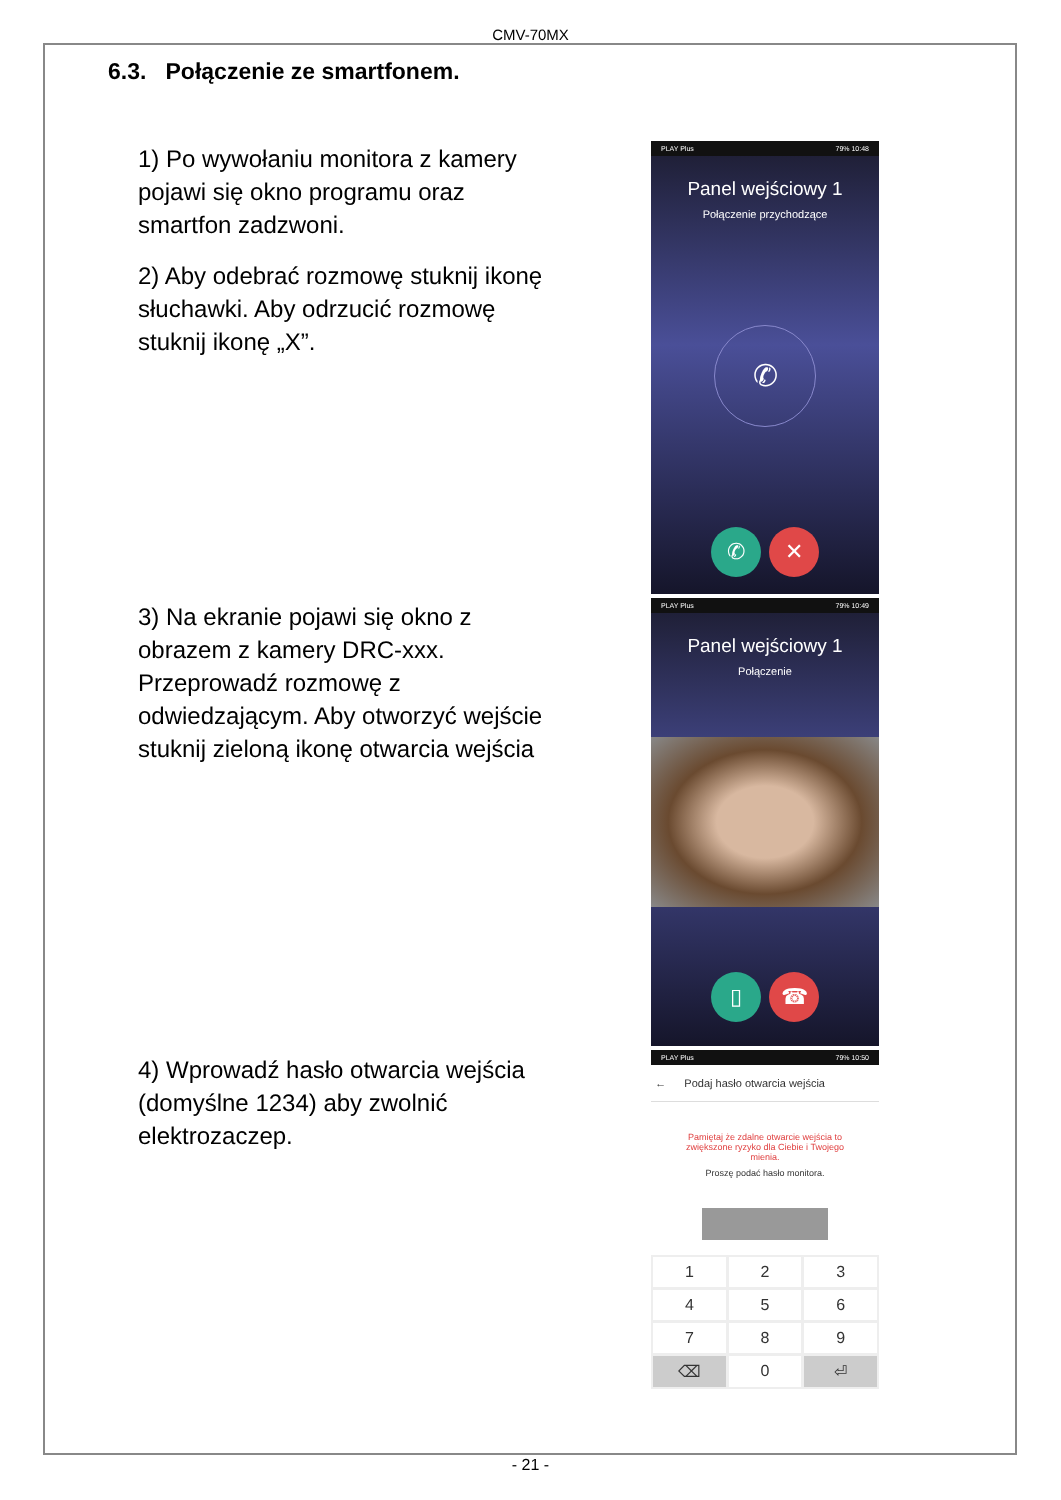CMV-70MX
6.3. Połączenie ze smartfonem.
1) Po wywołaniu monitora z kamery pojawi się okno programu oraz smartfon zadzwoni.
2) Aby odebrać rozmowę stuknij ikonę słuchawki. Aby odrzucić rozmowę stuknij ikonę „X”.
3) Na ekranie pojawi się okno z obrazem z kamery DRC-xxx. Przeprowadź rozmowę z odwiedzającym. Aby otworzyć wejście stuknij zieloną ikonę otwarcia wejścia
4) Wprowadź hasło otwarcia wejścia (domyślne 1234) aby zwolnić elektrozaczep.
PLAY Plus 79% 10:48
Panel wejściowy 1
Połączenie przychodzące
✆
✆ ✕
PLAY Plus 79% 10:49
Panel wejściowy 1
Połączenie
▯ ☎
PLAY Plus 79% 10:50
← Podaj hasło otwarcia wejścia
Pamiętaj że zdalne otwarcie wejścia to zwiększone ryzyko dla Ciebie i Twojego mienia.
Proszę podać hasło monitora.
1
2
3
4
5
6
7
8
9
⌫
0
⏎
- 21 -